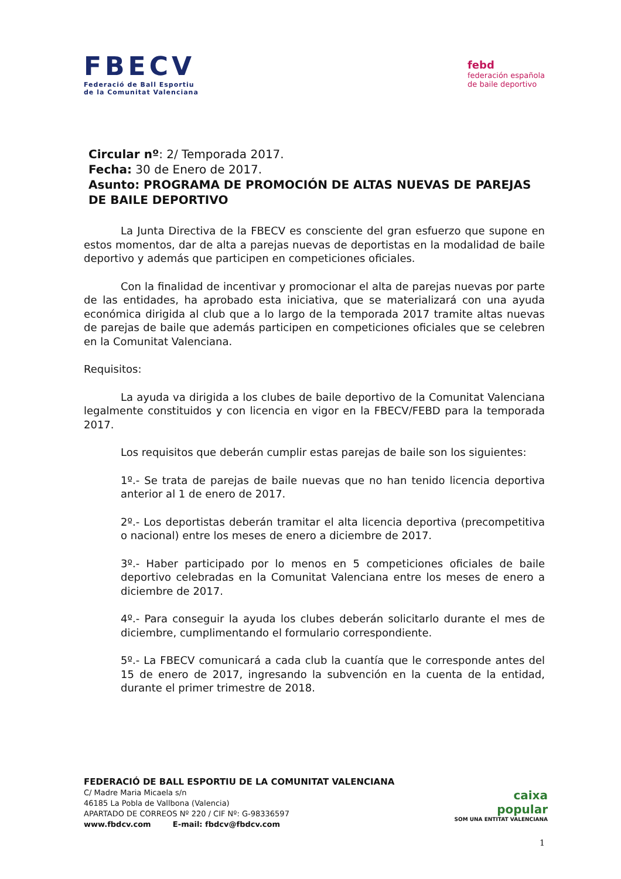FBECV
Federació de Ball Esportiu
de la Comunitat Valenciana
febd
federación española
de baile deportivo
Circular nº: 2/ Temporada 2017.
Fecha: 30 de Enero de 2017.
Asunto: PROGRAMA DE PROMOCIÓN DE ALTAS NUEVAS DE PAREJAS DE BAILE DEPORTIVO
La Junta Directiva de la FBECV es consciente del gran esfuerzo que supone en estos momentos, dar de alta a parejas nuevas de deportistas en la modalidad de baile deportivo y además que participen en competiciones oficiales.
Con la finalidad de incentivar y promocionar el alta de parejas nuevas por parte de las entidades, ha aprobado esta iniciativa, que se materializará con una ayuda económica dirigida al club que a lo largo de la temporada 2017 tramite altas nuevas de parejas de baile que además participen en competiciones oficiales que se celebren en la Comunitat Valenciana.
Requisitos:
La ayuda va dirigida a los clubes de baile deportivo de la Comunitat Valenciana legalmente constituidos y con licencia en vigor en la FBECV/FEBD para la temporada 2017.
Los requisitos que deberán cumplir estas parejas de baile son los siguientes:
1º.- Se trata de parejas de baile nuevas que no han tenido licencia deportiva anterior al 1 de enero de 2017.
2º.- Los deportistas deberán tramitar el alta licencia deportiva (precompetitiva o nacional) entre los meses de enero a diciembre de 2017.
3º.- Haber participado por lo menos en 5 competiciones oficiales de baile deportivo celebradas en la Comunitat Valenciana entre los meses de enero a diciembre de 2017.
4º.- Para conseguir la ayuda los clubes deberán solicitarlo durante el mes de diciembre, cumplimentando el formulario correspondiente.
5º.- La FBECV comunicará a cada club la cuantía que le corresponde antes del 15 de enero de 2017, ingresando la subvención en la cuenta de la entidad, durante el primer trimestre de 2018.
FEDERACIÓ DE BALL ESPORTIU DE LA COMUNITAT VALENCIANA
C/ Madre Maria Micaela s/n
46185 La Pobla de Vallbona (Valencia)
APARTADO DE CORREOS Nº 220 / CIF Nº: G-98336597
www.fbdcv.com E-mail: fbdcv@fbdcv.com
caixa
popular
SOM UNA ENTITAT VALENCIANA
1